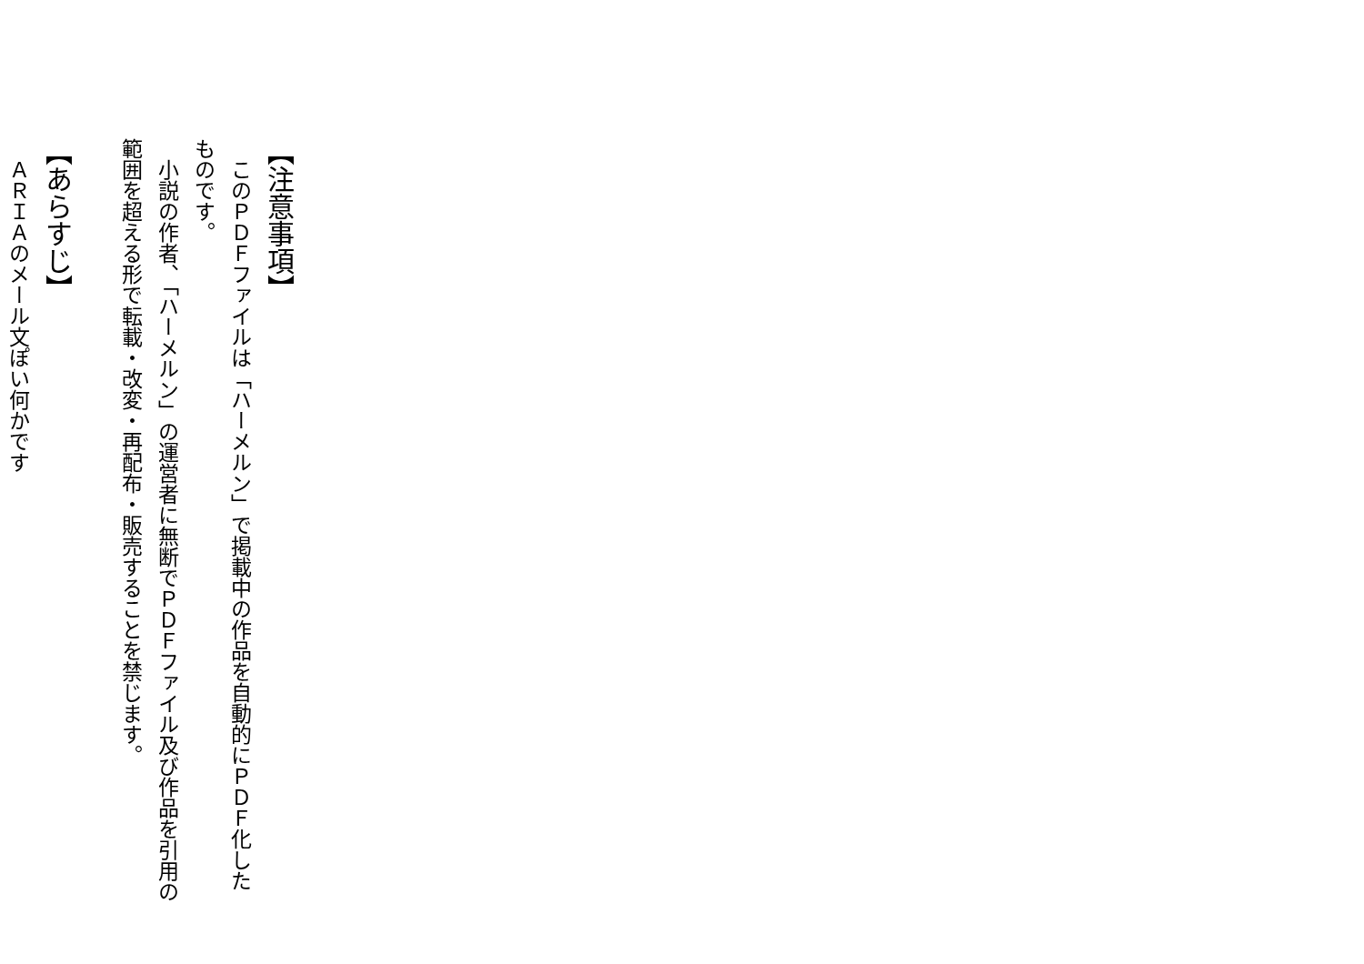【注意事項】
　このＰＤＦファイルは「ハーメルン」で掲載中の作品を自動的にＰＤＦ化したものです。
　小説の作者、「ハーメルン」の運営者に無断でＰＤＦファイル及び作品を引用の範囲を超える形で転載・改変・再配布・販売することを禁じます。
【あらすじ】
　ＡＲＩＡのメール文ぽい何かです